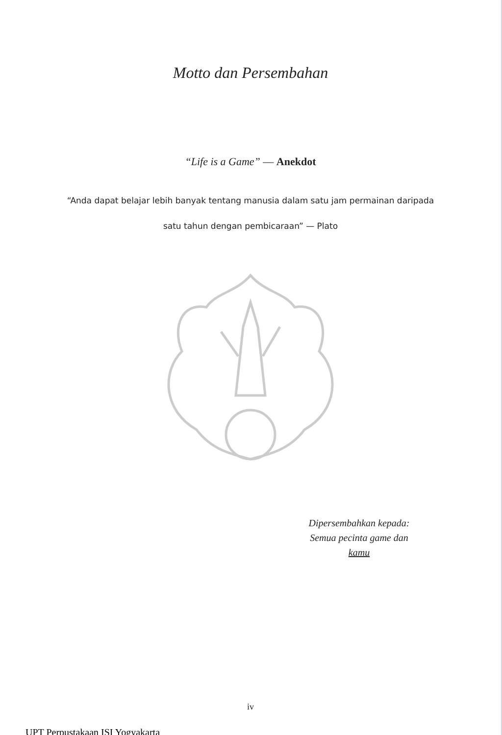Motto dan Persembahan
“Life is a Game” — Anekdot
“Anda dapat belajar lebih banyak tentang manusia dalam satu jam permainan daripada satu tahun dengan pembicaraan” — Plato
Dipersembahkan kepada:
Semua pecinta game dan
kamu
iv
UPT Perpustakaan ISI Yogyakarta